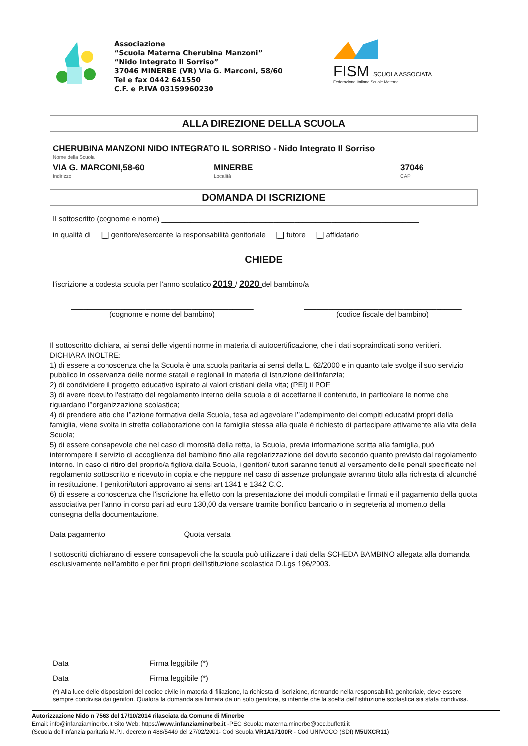Associazione
“Scuola Materna Cherubina Manzoni”
“Nido Integrato Il Sorriso”
37046 MINERBE (VR) Via G. Marconi, 58/60
Tel e fax 0442 641550
C.F. e P.IVA 03159960230
FISM SCUOLA ASSOCIATA
Federazione Italiana Scuole Materne
ALLA DIREZIONE DELLA SCUOLA
CHERUBINA MANZONI NIDO INTEGRATO IL SORRISO - Nido Integrato Il Sorriso
Nome della Scuola
VIA G. MARCONI,58-60
Indirizzo
MINERBE
Località
37046
CAP
DOMANDA DI ISCRIZIONE
Il sottoscritto (cognome e nome) ______________________________________________________________
in qualità di [_] genitore/esercente la responsabilità genitoriale [_] tutore [_] affidatario
CHIEDE
l'iscrizione a codesta scuola per l'anno scolatico 2019 / 2020 del bambino/a
____________________________________________
(cognome e nome del bambino)
______________________________________
(codice fiscale del bambino)
Il sottoscritto dichiara, ai sensi delle vigenti norme in materia di autocertificazione, che i dati sopraindicati sono veritieri.
DICHIARA INOLTRE:
1) di essere a conoscenza che la Scuola è una scuola paritaria ai sensi della L. 62/2000 e in quanto tale svolge il suo servizio pubblico in osservanza delle norme statali e regionali in materia di istruzione dell’infanzia;
2) di condividere il progetto educativo ispirato ai valori cristiani della vita; (PEI) il POF
3) di avere ricevuto l'estratto del regolamento interno della scuola e di accettarne il contenuto, in particolare le norme che riguardano l’’organizzazione scolastica;
4) di prendere atto che l’’azione formativa della Scuola, tesa ad agevolare l’’adempimento dei compiti educativi propri della famiglia, viene svolta in stretta collaborazione con la famiglia stessa alla quale è richiesto di partecipare attivamente alla vita della Scuola;
5) di essere consapevole che nel caso di morosità della retta, la Scuola, previa informazione scritta alla famiglia, può interrompere il servizio di accoglienza del bambino fino alla regolarizzazione del dovuto secondo quanto previsto dal regolamento interno. In caso di ritiro del proprio/a figlio/a dalla Scuola, i genitori/ tutori saranno tenuti al versamento delle penali specificate nel regolamento sottoscritto e ricevuto in copia e che neppure nel caso di assenze prolungate avranno titolo alla richiesta di alcunché in restituzione. I genitori/tutori approvano ai sensi art 1341 e 1342 C.C.
6) di essere a conoscenza che l'iscrizione ha effetto con la presentazione dei moduli compilati e firmati e il pagamento della quota associativa per l'anno in corso pari ad euro 130,00 da versare tramite bonifico bancario o in segreteria al momento della consegna della documentazione.
Data pagamento ______________ Quota versata ___________
I sottoscritti dichiarano di essere consapevoli che la scuola può utilizzare i dati della SCHEDA BAMBINO allegata alla domanda esclusivamente nell'ambito e per fini propri dell'istituzione scolastica D.Lgs 196/2003.
Data _______________ Firma leggibile (*) ________________________________________________________
Data _______________ Firma leggibile (*) ________________________________________________________
(*) Alla luce delle disposizioni del codice civile in materia di filiazione, la richiesta di iscrizione, rientrando nella responsabilità genitoriale, deve essere sempre condivisa dai genitori. Qualora la domanda sia firmata da un solo genitore, si intende che la scelta dell’istituzione scolastica sia stata condivisa.
Autorizzazione Nido n 7563 del 17/10/2014 rilasciata da Comune di Minerbe
Email: info@infanziaminerbe.it Sito Web: https://www.infanziaminerbe.it -PEC Scuola: materna.minerbe@pec.buffetti.it
(Scuola dell’infanzia paritaria M.P.I. decreto n 488/5449 del 27/02/2001- Cod Scuola VR1A17100R - Cod UNIVOCO (SDI) M5UXCR11)